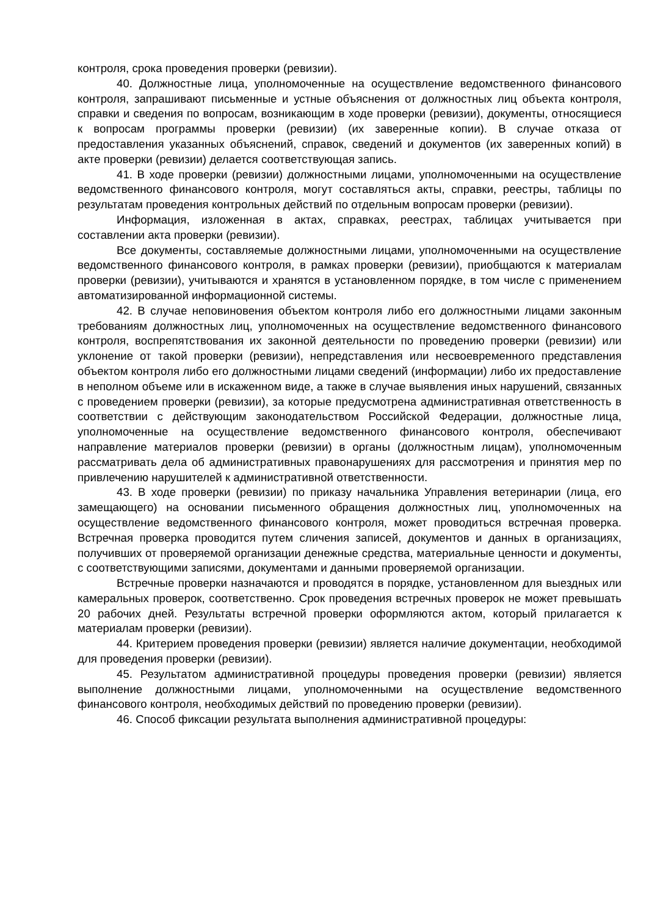контроля, срока проведения проверки (ревизии).
40. Должностные лица, уполномоченные на осуществление ведомственного финансового контроля, запрашивают письменные и устные объяснения от должностных лиц объекта контроля, справки и сведения по вопросам, возникающим в ходе проверки (ревизии), документы, относящиеся к вопросам программы проверки (ревизии) (их заверенные копии). В случае отказа от предоставления указанных объяснений, справок, сведений и документов (их заверенных копий) в акте проверки (ревизии) делается соответствующая запись.
41. В ходе проверки (ревизии) должностными лицами, уполномоченными на осуществление ведомственного финансового контроля, могут составляться акты, справки, реестры, таблицы по результатам проведения контрольных действий по отдельным вопросам проверки (ревизии).
Информация, изложенная в актах, справках, реестрах, таблицах учитывается при составлении акта проверки (ревизии).
Все документы, составляемые должностными лицами, уполномоченными на осуществление ведомственного финансового контроля, в рамках проверки (ревизии), приобщаются к материалам проверки (ревизии), учитываются и хранятся в установленном порядке, в том числе с применением автоматизированной информационной системы.
42. В случае неповиновения объектом контроля либо его должностными лицами законным требованиям должностных лиц, уполномоченных на осуществление ведомственного финансового контроля, воспрепятствования их законной деятельности по проведению проверки (ревизии) или уклонение от такой проверки (ревизии), непредставления или несвоевременного представления объектом контроля либо его должностными лицами сведений (информации) либо их предоставление в неполном объеме или в искаженном виде, а также в случае выявления иных нарушений, связанных с проведением проверки (ревизии), за которые предусмотрена административная ответственность в соответствии с действующим законодательством Российской Федерации, должностные лица, уполномоченные на осуществление ведомственного финансового контроля, обеспечивают направление материалов проверки (ревизии) в органы (должностным лицам), уполномоченным рассматривать дела об административных правонарушениях для рассмотрения и принятия мер по привлечению нарушителей к административной ответственности.
43. В ходе проверки (ревизии) по приказу начальника Управления ветеринарии (лица, его замещающего) на основании письменного обращения должностных лиц, уполномоченных на осуществление ведомственного финансового контроля, может проводиться встречная проверка. Встречная проверка проводится путем сличения записей, документов и данных в организациях, получивших от проверяемой организации денежные средства, материальные ценности и документы, с соответствующими записями, документами и данными проверяемой организации.
Встречные проверки назначаются и проводятся в порядке, установленном для выездных или камеральных проверок, соответственно. Срок проведения встречных проверок не может превышать 20 рабочих дней. Результаты встречной проверки оформляются актом, который прилагается к материалам проверки (ревизии).
44. Критерием проведения проверки (ревизии) является наличие документации, необходимой для проведения проверки (ревизии).
45. Результатом административной процедуры проведения проверки (ревизии) является выполнение должностными лицами, уполномоченными на осуществление ведомственного финансового контроля, необходимых действий по проведению проверки (ревизии).
46. Способ фиксации результата выполнения административной процедуры: